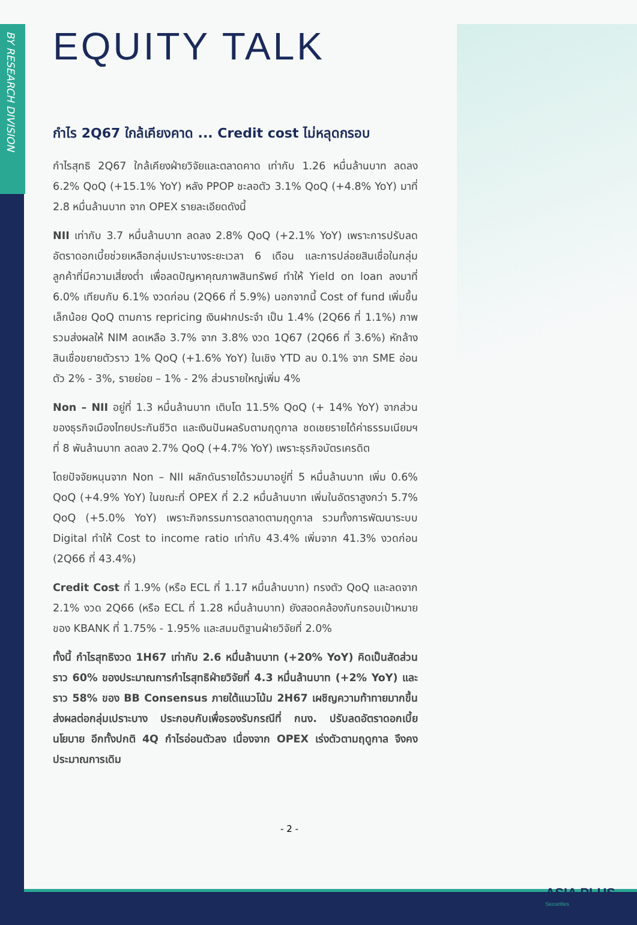BY RESEARCH DIVISION
EQUITY TALK
กำไร 2Q67 ใกล้เคียงคาด ... Credit cost ไม่หลุดกรอบ
กำไรสุทธิ 2Q67 ใกล้เคียงฝ่ายวิจัยและตลาดคาด เท่ากับ 1.26 หมื่นล้านบาท ลดลง 6.2% QoQ (+15.1% YoY) หลัง PPOP ชะลอตัว 3.1% QoQ (+4.8% YoY) มาที่ 2.8 หมื่นล้านบาท จาก OPEX รายละเอียดดังนี้
NII เท่ากับ 3.7 หมื่นล้านบาท ลดลง 2.8% QoQ (+2.1% YoY) เพราะการปรับลดอัตราดอกเบี้ยช่วยเหลือกลุ่มเปราะบางระยะเวลา 6 เดือน และการปล่อยสินเชื่อในกลุ่มลูกค้าที่มีความเสี่ยงต่ำ เพื่อลดปัญหาคุณภาพสินทรัพย์ ทำให้ Yield on loan ลงมาที่ 6.0% เทียบกับ 6.1% งวดก่อน (2Q66 ที่ 5.9%) นอกจากนี้ Cost of fund เพิ่มขึ้นเล็กน้อย QoQ ตามการ repricing เงินฝากประจำ เป็น 1.4% (2Q66 ที่ 1.1%) ภาพรวมส่งผลให้ NIM ลดเหลือ 3.7% จาก 3.8% งวด 1Q67 (2Q66 ที่ 3.6%) หักล้างสินเชื่อขยายตัวราว 1% QoQ (+1.6% YoY) ในเชิง YTD ลบ 0.1% จาก SME อ่อนตัว 2% - 3%, รายย่อย – 1% - 2% ส่วนรายใหญ่เพิ่ม 4%
Non – NII อยู่ที่ 1.3 หมื่นล้านบาท เติบโต 11.5% QoQ (+ 14% YoY) จากส่วนของธุรกิจเมืองไทยประกันชีวิต และเงินปันผลรับตามฤดูกาล ชดเชยรายได้ค่าธรรมเนียมฯ ที่ 8 พันล้านบาท ลดลง 2.7% QoQ (+4.7% YoY) เพราะธุรกิจบัตรเครดิต
โดยปัจจัยหนุนจาก Non – NII ผลักดันรายได้รวมมาอยู่ที่ 5 หมื่นล้านบาท เพิ่ม 0.6% QoQ (+4.9% YoY) ในขณะที่ OPEX ที่ 2.2 หมื่นล้านบาท เพิ่มในอัตราสูงกว่า 5.7% QoQ (+5.0% YoY) เพราะกิจกรรมการตลาดตามฤดูกาล รวมทั้งการพัฒนาระบบ Digital ทำให้ Cost to income ratio เท่ากับ 43.4% เพิ่มจาก 41.3% งวดก่อน (2Q66 ที่ 43.4%)
Credit Cost ที่ 1.9% (หรือ ECL ที่ 1.17 หมื่นล้านบาท) ทรงตัว QoQ และลดจาก 2.1% งวด 2Q66 (หรือ ECL ที่ 1.28 หมื่นล้านบาท) ยังสอดคล้องกับกรอบเป้าหมายของ KBANK ที่ 1.75% - 1.95% และสมมติฐานฝ่ายวิจัยที่ 2.0%
ทั้งนี้ กำไรสุทธิงวด 1H67 เท่ากับ 2.6 หมื่นล้านบาท (+20% YoY) คิดเป็นสัดส่วนราว 60% ของประมาณการกำไรสุทธิฝ่ายวิจัยที่ 4.3 หมื่นล้านบาท (+2% YoY) และราว 58% ของ BB Consensus ภายใต้แนวโน้ม 2H67 เผชิญความท้าทายมากขึ้น ส่งผลต่อกลุ่มเปราะบาง ประกอบกับเพื่อรองรับกรณีที่ กนง. ปรับลดอัตราดอกเบี้ยนโยบาย อีกทั้งปกติ 4Q กำไรอ่อนตัวลง เนื่องจาก OPEX เร่งตัวตามฤดูกาล จึงคงประมาณการเดิม
- 2 -
ASIA PLUS
Securities